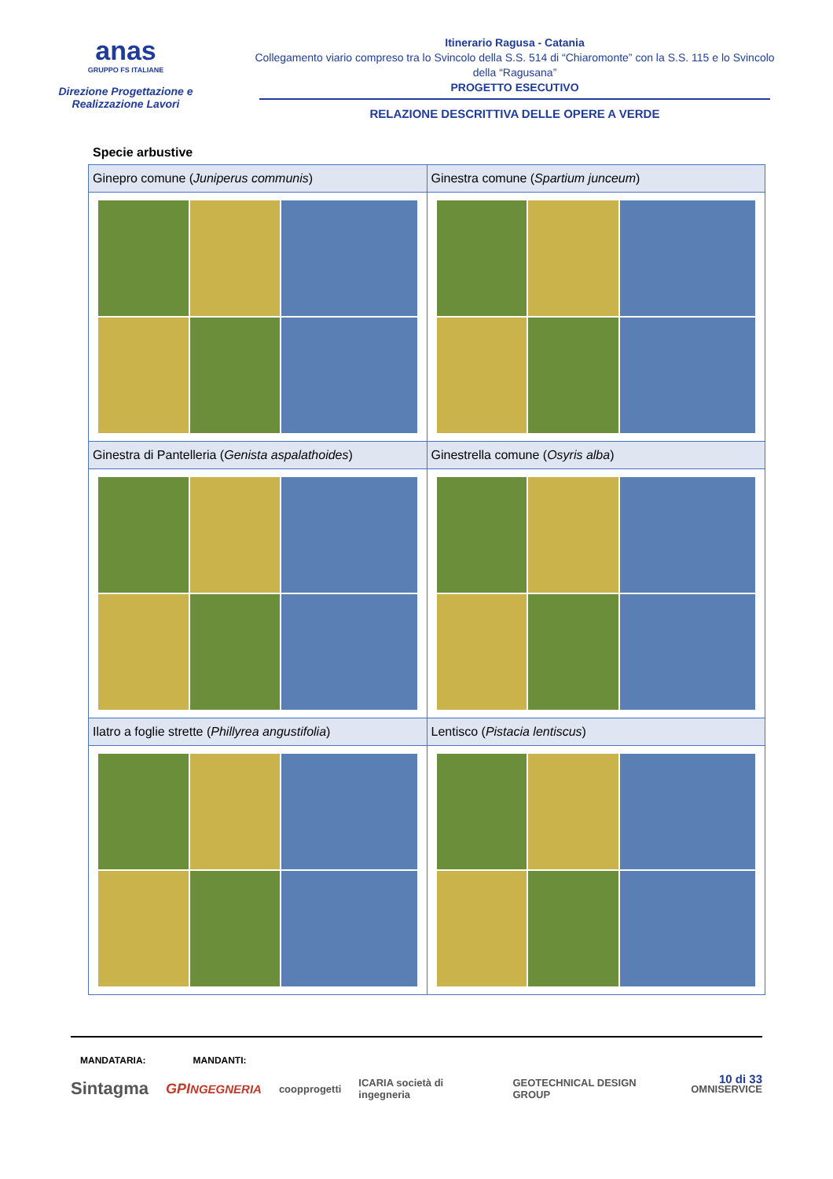anas
GRUPPO FS ITALIANE
Direzione Progettazione e
Realizzazione Lavori
Itinerario Ragusa - Catania
Collegamento viario compreso tra lo Svincolo della S.S. 514 di “Chiaromonte” con la S.S. 115 e lo Svincolo della “Ragusana”
PROGETTO ESECUTIVO
RELAZIONE DESCRITTIVA DELLE OPERE A VERDE
Specie arbustive
| Ginepro comune ( Juniperus communis ) | Ginestra comune ( Spartium junceum ) |
| Ginestra di Pantelleria ( Genista aspalathoides ) | Ginestrella comune ( Osyris alba ) |
| Ilatro a foglie strette ( Phillyrea angustifolia ) | Lentisco ( Pistacia lentiscus ) |
MANDATARIA: MANDANTI:
10 di 33
Sintagma GPINGEGNERIA coopprogetti ICARIA società di ingegneria GEOTECHNICAL DESIGN GROUP OMNISERVICE